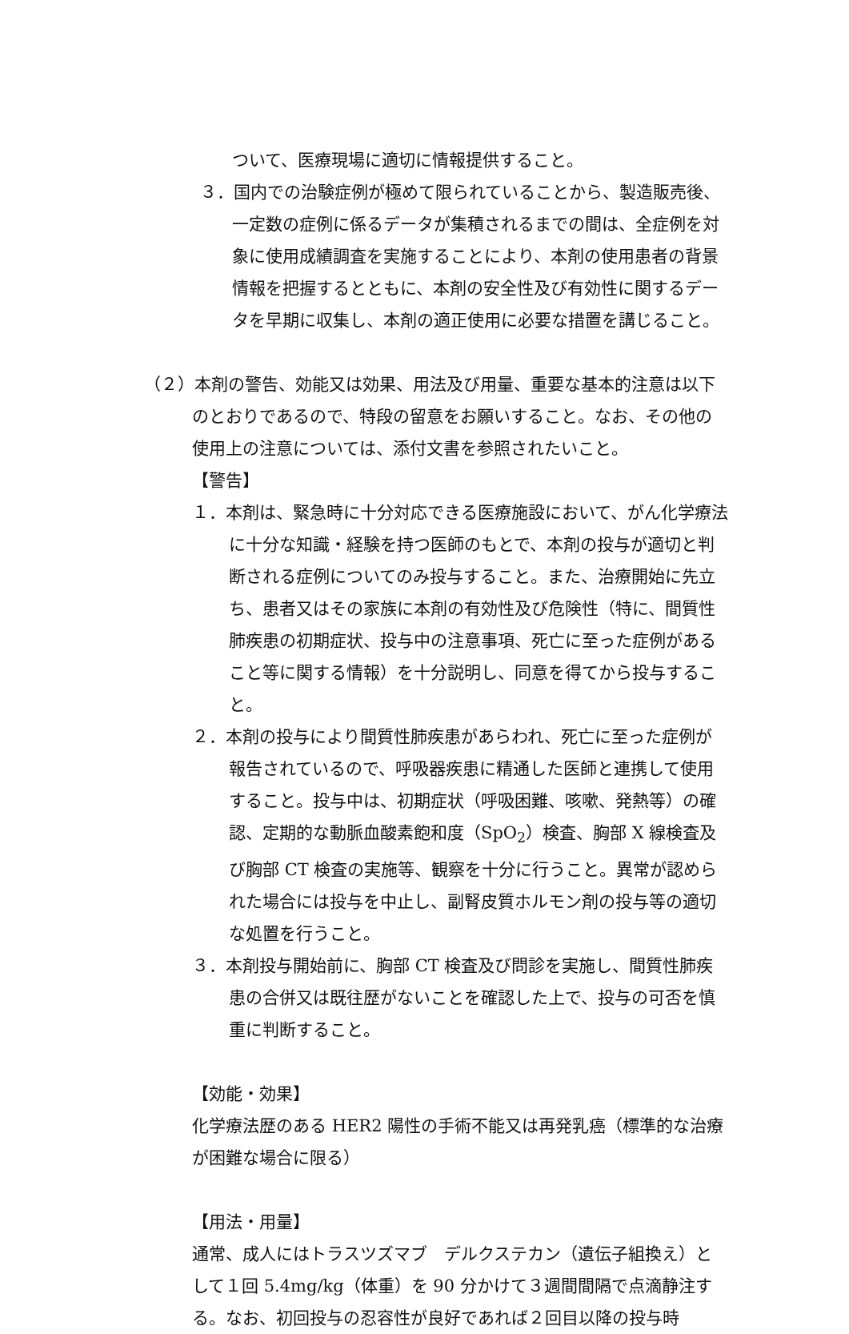ついて、医療現場に適切に情報提供すること。
３．国内での治験症例が極めて限られていることから、製造販売後、一定数の症例に係るデータが集積されるまでの間は、全症例を対象に使用成績調査を実施することにより、本剤の使用患者の背景情報を把握するとともに、本剤の安全性及び有効性に関するデータを早期に収集し、本剤の適正使用に必要な措置を講じること。
（２）本剤の警告、効能又は効果、用法及び用量、重要な基本的注意は以下のとおりであるので、特段の留意をお願いすること。なお、その他の使用上の注意については、添付文書を参照されたいこと。
【警告】
１．本剤は、緊急時に十分対応できる医療施設において、がん化学療法に十分な知識・経験を持つ医師のもとで、本剤の投与が適切と判断される症例についてのみ投与すること。また、治療開始に先立ち、患者又はその家族に本剤の有効性及び危険性（特に、間質性肺疾患の初期症状、投与中の注意事項、死亡に至った症例があること等に関する情報）を十分説明し、同意を得てから投与すること。
２．本剤の投与により間質性肺疾患があらわれ、死亡に至った症例が報告されているので、呼吸器疾患に精通した医師と連携して使用すること。投与中は、初期症状（呼吸困難、咳嗽、発熱等）の確認、定期的な動脈血酸素飽和度（SpO<sub>2</sub>）検査、胸部 X 線検査及び胸部 CT 検査の実施等、観察を十分に行うこと。異常が認められた場合には投与を中止し、副腎皮質ホルモン剤の投与等の適切な処置を行うこと。
３．本剤投与開始前に、胸部 CT 検査及び問診を実施し、間質性肺疾患の合併又は既往歴がないことを確認した上で、投与の可否を慎重に判断すること。
【効能・効果】
化学療法歴のある HER2 陽性の手術不能又は再発乳癌（標準的な治療が困難な場合に限る）
【用法・用量】
通常、成人にはトラスツズマブ　デルクステカン（遺伝子組換え）として１回 5.4mg/kg（体重）を 90 分かけて３週間間隔で点滴静注する。なお、初回投与の忍容性が良好であれば２回目以降の投与時